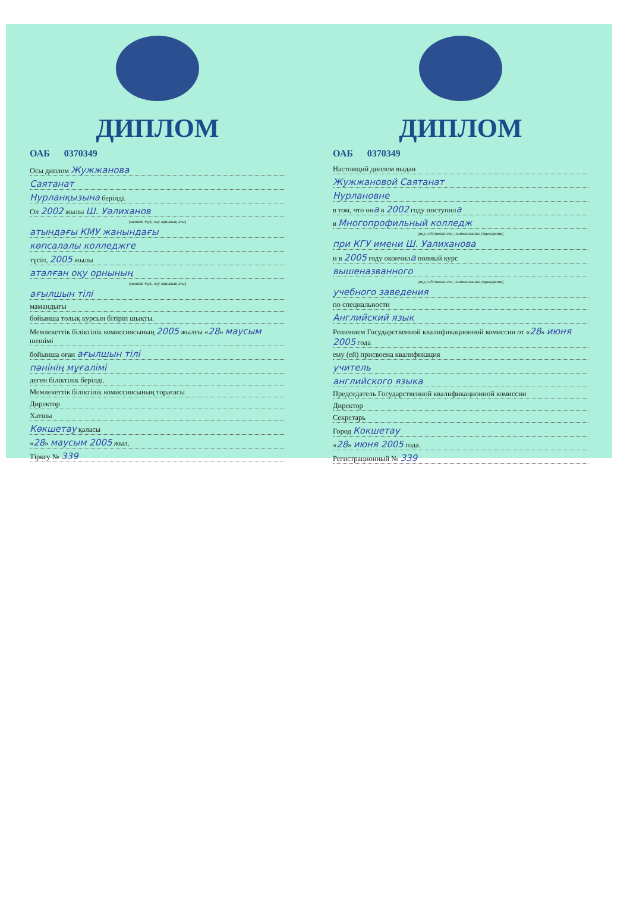ДИПЛОМ
ОАБ 0370349
Осы диплом Жужжанова
Саятанат
Нурланқызына берілді.
Ол 2002 жылы Ш. Уәлиханов
(меншік түрі, оқу орнының аты)
атындағы КМУ жанындағы
көпсалалы колледжге
түсіп, 2005 жылы
аталған оқу орнының
(меншік түрі, оқу орнының аты)
ағылшын тілі
мамандығы
бойынша толық курсын бітіріп шықты.
Мемлекеттік біліктілік комиссиясының 2005 жылғы «28» маусым шешімі
бойынша оған ағылшын тілі
пәнінің мұғалімі
деген біліктілік берілді.
Мемлекеттік біліктілік комиссиясының торағасы
Директор
Хатшы
Көкшетау қаласы
«28» маусым 2005 жыл.
Тіркеу № 339
ДИПЛОМ
ОАБ 0370349
Настоящий диплом выдан
Жужжановой Саятанат
Нурлановне
в том, что она в 2002 году поступила
в Многопрофильный колледж
(вид собственности, наименование учреждения)
при КГУ имени Ш. Уалиханова
и в 2005 году окончила полный курс
вышеназванного
(вид собственности, наименование учреждения)
учебного заведения
по специальности
Английский язык
Решением Государственной квалификационной комиссии от «28» июня 2005 года
ему (ей) присвоена квалификация
учитель
английского языка
Председатель Государственной квалификационной комиссии
Директор
Секретарь
Город Кокшетау
«28» июня 2005 года.
Регистрационный № 339